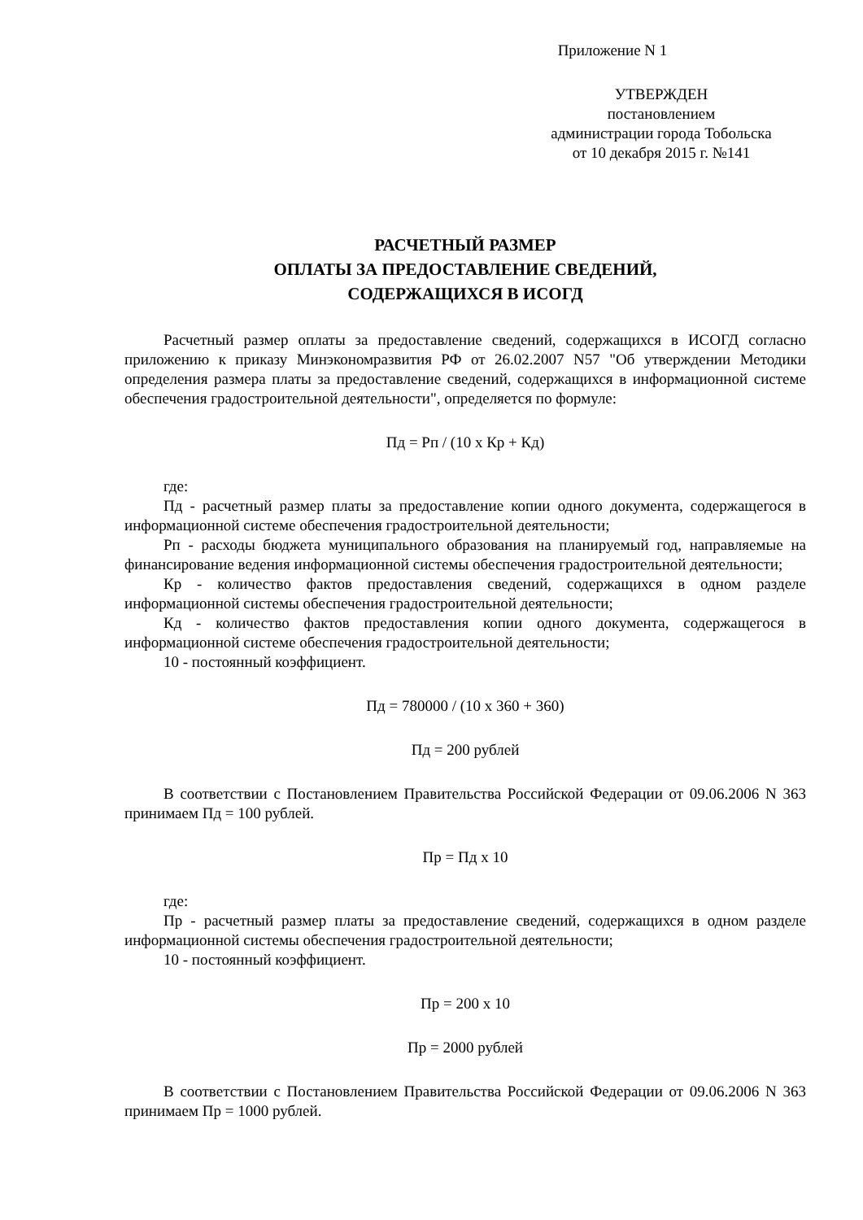Приложение N 1
УТВЕРЖДЕН
постановлением
администрации города Тобольска
от 10 декабря 2015 г. №141
РАСЧЕТНЫЙ РАЗМЕР
ОПЛАТЫ ЗА ПРЕДОСТАВЛЕНИЕ СВЕДЕНИЙ,
СОДЕРЖАЩИХСЯ В ИСОГД
Расчетный размер оплаты за предоставление сведений, содержащихся в ИСОГД согласно приложению к приказу Минэкономразвития РФ от 26.02.2007 N57 "Об утверждении Методики определения размера платы за предоставление сведений, содержащихся в информационной системе обеспечения градостроительной деятельности", определяется по формуле:
Пд = Рп / (10 х Кр + Кд)
где:
Пд - расчетный размер платы за предоставление копии одного документа, содержащегося в информационной системе обеспечения градостроительной деятельности;
Рп - расходы бюджета муниципального образования на планируемый год, направляемые на финансирование ведения информационной системы обеспечения градостроительной деятельности;
Кр - количество фактов предоставления сведений, содержащихся в одном разделе информационной системы обеспечения градостроительной деятельности;
Кд - количество фактов предоставления копии одного документа, содержащегося в информационной системе обеспечения градостроительной деятельности;
10 - постоянный коэффициент.
Пд = 780000 / (10 х 360 + 360)
Пд = 200 рублей
В соответствии с Постановлением Правительства Российской Федерации от 09.06.2006 N 363 принимаем Пд = 100 рублей.
Пр = Пд х 10
где:
Пр - расчетный размер платы за предоставление сведений, содержащихся в одном разделе информационной системы обеспечения градостроительной деятельности;
10 - постоянный коэффициент.
Пр = 200 х 10
Пр = 2000 рублей
В соответствии с Постановлением Правительства Российской Федерации от 09.06.2006 N 363 принимаем Пр = 1000 рублей.